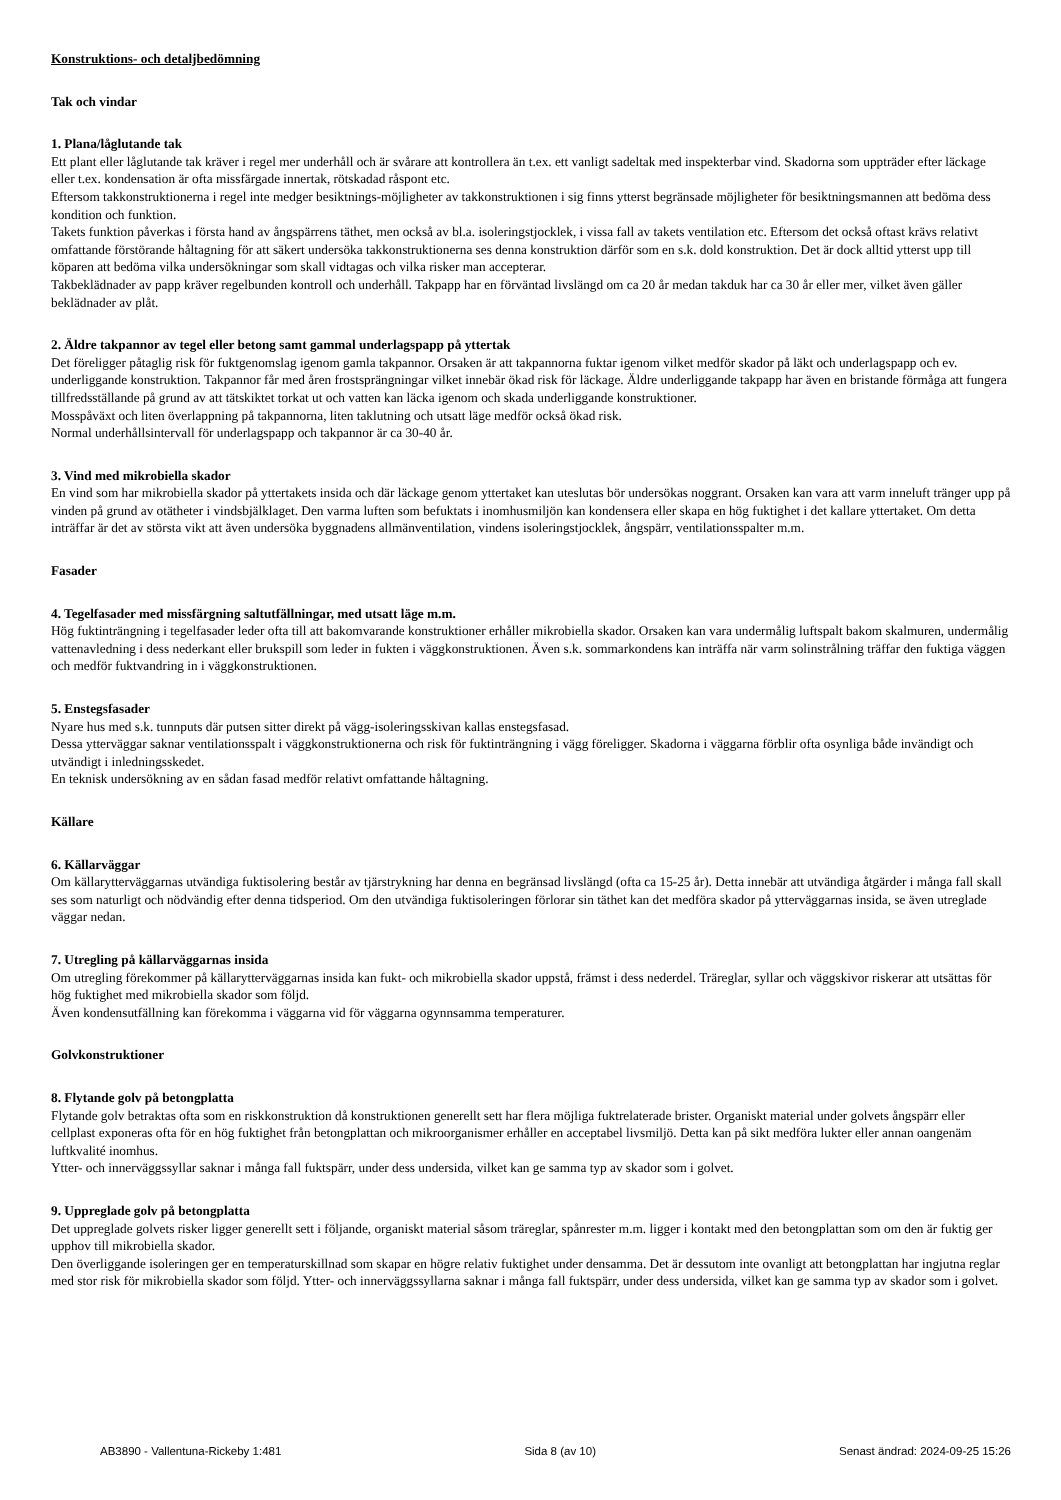Konstruktions- och detaljbedömning
Tak och vindar
1. Plana/låglutande tak
Ett plant eller låglutande tak kräver i regel mer underhåll och är svårare att kontrollera än t.ex. ett vanligt sadeltak med inspekterbar vind. Skadorna som uppträder efter läckage eller t.ex. kondensation är ofta missfärgade innertak, rötskadad råspont etc.
Eftersom takkonstruktionerna i regel inte medger besiktnings-möjligheter av takkonstruktionen i sig finns ytterst begränsade möjligheter för besiktningsmannen att bedöma dess kondition och funktion.
Takets funktion påverkas i första hand av ångspärrens täthet, men också av bl.a. isoleringstjocklek, i vissa fall av takets ventilation etc. Eftersom det också oftast krävs relativt omfattande förstörande håltagning för att säkert undersöka takkonstruktionerna ses denna konstruktion därför som en s.k. dold konstruktion. Det är dock alltid ytterst upp till köparen att bedöma vilka undersökningar som skall vidtagas och vilka risker man accepterar.
Takbeklädnader av papp kräver regelbunden kontroll och underhåll. Takpapp har en förväntad livslängd om ca 20 år medan takduk har ca 30 år eller mer, vilket även gäller beklädnader av plåt.
2. Äldre takpannor av tegel eller betong samt gammal underlagspapp på yttertak
Det föreligger påtaglig risk för fuktgenomslag igenom gamla takpannor. Orsaken är att takpannorna fuktar igenom vilket medför skador på läkt och underlagspapp och ev. underliggande konstruktion. Takpannor får med åren frostsprängningar vilket innebär ökad risk för läckage. Äldre underliggande takpapp har även en bristande förmåga att fungera tillfredsställande på grund av att tätskiktet torkat ut och vatten kan läcka igenom och skada underliggande konstruktioner.
Mosspåväxt och liten överlappning på takpannorna, liten taklutning och utsatt läge medför också ökad risk.
Normal underhållsintervall för underlagspapp och takpannor är ca 30-40 år.
3. Vind med mikrobiella skador
En vind som har mikrobiella skador på yttertakets insida och där läckage genom yttertaket kan uteslutas bör undersökas noggrant. Orsaken kan vara att varm inneluft tränger upp på vinden på grund av otätheter i vindsbjälklaget. Den varma luften som befuktats i inomhusmiljön kan kondensera eller skapa en hög fuktighet i det kallare yttertaket. Om detta inträffar är det av största vikt att även undersöka byggnadens allmänventilation, vindens isoleringstjocklek, ångspärr, ventilationsspalter m.m.
Fasader
4. Tegelfasader med missfärgning saltutfällningar, med utsatt läge m.m.
Hög fuktinträngning i tegelfasader leder ofta till att bakomvarande konstruktioner erhåller mikrobiella skador. Orsaken kan vara undermålig luftspalt bakom skalmuren, undermålig vattenavledning i dess nederkant eller brukspill som leder in fukten i väggkonstruktionen. Även s.k. sommarkondens kan inträffa när varm solinstrålning träffar den fuktiga väggen och medför fuktvandring in i väggkonstruktionen.
5. Enstegsfasader
Nyare hus med s.k. tunnputs där putsen sitter direkt på vägg-isoleringsskivan kallas enstegsfasad.
Dessa ytterväggar saknar ventilationsspalt i väggkonstruktionerna och risk för fuktinträngning i vägg föreligger. Skadorna i väggarna förblir ofta osynliga både invändigt och utvändigt i inledningsskedet.
En teknisk undersökning av en sådan fasad medför relativt omfattande håltagning.
Källare
6. Källarväggar
Om källarytterväggarnas utvändiga fuktisolering består av tjärstrykning har denna en begränsad livslängd (ofta ca 15-25 år). Detta innebär att utvändiga åtgärder i många fall skall ses som naturligt och nödvändig efter denna tidsperiod. Om den utvändiga fuktisoleringen förlorar sin täthet kan det medföra skador på ytterväggarnas insida, se även utreglade väggar nedan.
7. Utregling på källarväggarnas insida
Om utregling förekommer på källarytterväggarnas insida kan fukt- och mikrobiella skador uppstå, främst i dess nederdel. Träreglar, syllar och väggskivor riskerar att utsättas för hög fuktighet med mikrobiella skador som följd.
Även kondensutfällning kan förekomma i väggarna vid för väggarna ogynnsamma temperaturer.
Golvkonstruktioner
8. Flytande golv på betongplatta
Flytande golv betraktas ofta som en riskkonstruktion då konstruktionen generellt sett har flera möjliga fuktrelaterade brister. Organiskt material under golvets ångspärr eller cellplast exponeras ofta för en hög fuktighet från betongplattan och mikroorganismer erhåller en acceptabel livsmiljö. Detta kan på sikt medföra lukter eller annan oangenäm luftkvalité inomhus.
Ytter- och innerväggssyllar saknar i många fall fuktspärr, under dess undersida, vilket kan ge samma typ av skador som i golvet.
9. Uppreglade golv på betongplatta
Det uppreglade golvets risker ligger generellt sett i följande, organiskt material såsom träreglar, spånrester m.m. ligger i kontakt med den betongplattan som om den är fuktig ger upphov till mikrobiella skador.
Den överliggande isoleringen ger en temperaturskillnad som skapar en högre relativ fuktighet under densamma. Det är dessutom inte ovanligt att betongplattan har ingjutna reglar med stor risk för mikrobiella skador som följd. Ytter- och innerväggssyllarna saknar i många fall fuktspärr, under dess undersida, vilket kan ge samma typ av skador som i golvet.
AB3890 - Vallentuna-Rickeby 1:481 Sida 8 (av 10) Senast ändrad: 2024-09-25 15:26